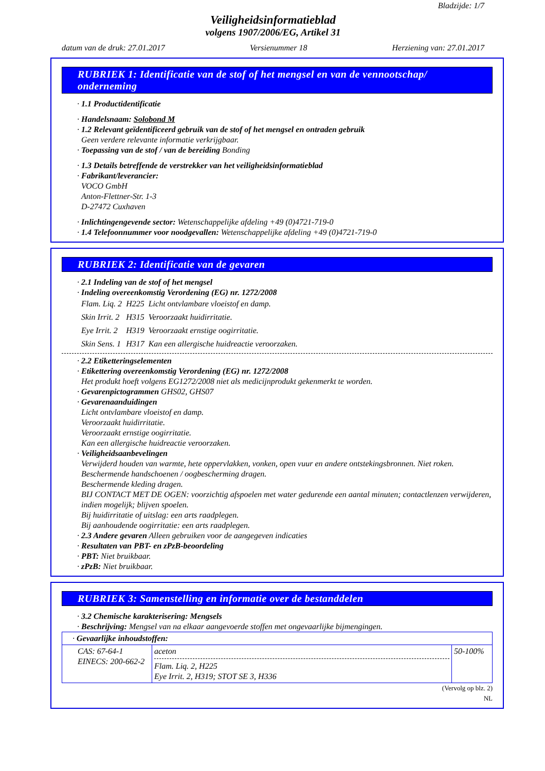Bladzijde: 1/7
Veiligheidsinformatieblad
volgens 1907/2006/EG, Artikel 31
datum van de druk: 27.01.2017 Versienummer 18 Herziening van: 27.01.2017
RUBRIEK 1: Identificatie van de stof of het mengsel en van de vennootschap/ onderneming
· 1.1 Productidentificatie
· Handelsnaam: Solobond M
· 1.2 Relevant geïdentificeerd gebruik van de stof of het mengsel en ontraden gebruik
Geen verdere relevante informatie verkrijgbaar.
· Toepassing van de stof / van de bereiding Bonding
· 1.3 Details betreffende de verstrekker van het veiligheidsinformatieblad
· Fabrikant/leverancier:
VOCO GmbH
Anton-Flettner-Str. 1-3
D-27472 Cuxhaven
· Inlichtingengevende sector: Wetenschappelijke afdeling +49 (0)4721-719-0
· 1.4 Telefoonnummer voor noodgevallen: Wetenschappelijke afdeling +49 (0)4721-719-0
RUBRIEK 2: Identificatie van de gevaren
· 2.1 Indeling van de stof of het mengsel
· Indeling overeenkomstig Verordening (EG) nr. 1272/2008
| Flam. Liq. 2 | H225 | Licht ontvlambare vloeistof en damp. |
| Skin Irrit. 2 | H315 | Veroorzaakt huidirritatie. |
| Eye Irrit. 2 | H319 | Veroorzaakt ernstige oogirritatie. |
| Skin Sens. 1 | H317 | Kan een allergische huidreactie veroorzaken. |
· 2.2 Etiketteringselementen
· Etikettering overeenkomstig Verordening (EG) nr. 1272/2008
Het produkt hoeft volgens EG1272/2008 niet als medicijnprodukt gekenmerkt te worden.
· Gevarenpictogrammen GHS02, GHS07
· Gevarenaanduidingen
Licht ontvlambare vloeistof en damp.
Veroorzaakt huidirritatie.
Veroorzaakt ernstige oogirritatie.
Kan een allergische huidreactie veroorzaken.
· Veiligheidsaanbevelingen
Verwijderd houden van warmte, hete oppervlakken, vonken, open vuur en andere ontstekingsbronnen. Niet roken.
Beschermende handschoenen / oogbescherming dragen.
Beschermende kleding dragen.
BIJ CONTACT MET DE OGEN: voorzichtig afspoelen met water gedurende een aantal minuten; contactlenzen verwijderen, indien mogelijk; blijven spoelen.
Bij huidirritatie of uitslag: een arts raadplegen.
Bij aanhoudende oogirritatie: een arts raadplegen.
· 2.3 Andere gevaren Alleen gebruiken voor de aangegeven indicaties
· Resultaten van PBT- en zPzB-beoordeling
· PBT: Niet bruikbaar.
· zPzB: Niet bruikbaar.
RUBRIEK 3: Samenstelling en informatie over de bestanddelen
· 3.2 Chemische karakterisering: Mengsels
· Beschrijving: Mengsel van na elkaar aangevoerde stoffen met ongevaarlijke bijmengingen.
| · Gevaarlijke inhoudstoffen: | | |
| CAS: 67-64-1 EINECS: 200-662-2 | aceton Flam. Liq. 2, H225 Eye Irrit. 2, H319; STOT SE 3, H336 | 50-100% |
(Vervolg op blz. 2)
NL